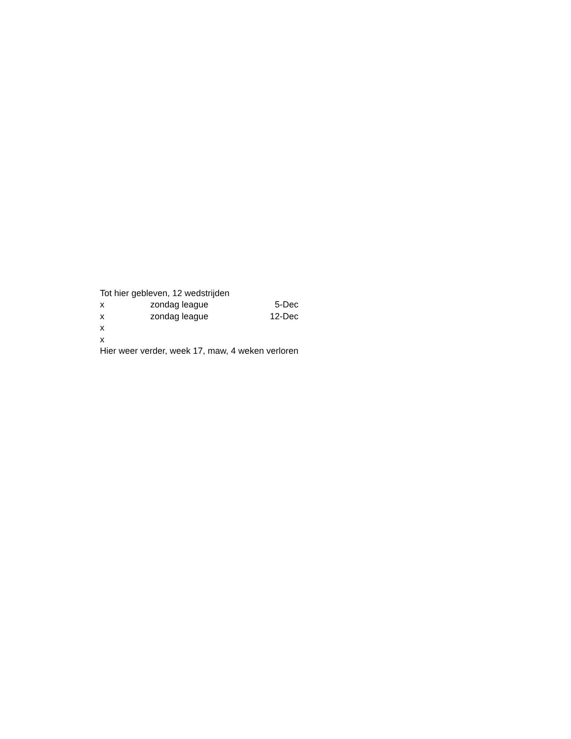| Tot hier gebleven, 12 wedstrijden | | |
| x | zondag league | 5-Dec |
| x | zondag league | 12-Dec |
| x | | |
| x | | |
| Hier weer verder, week 17, maw, 4 weken verloren | | |